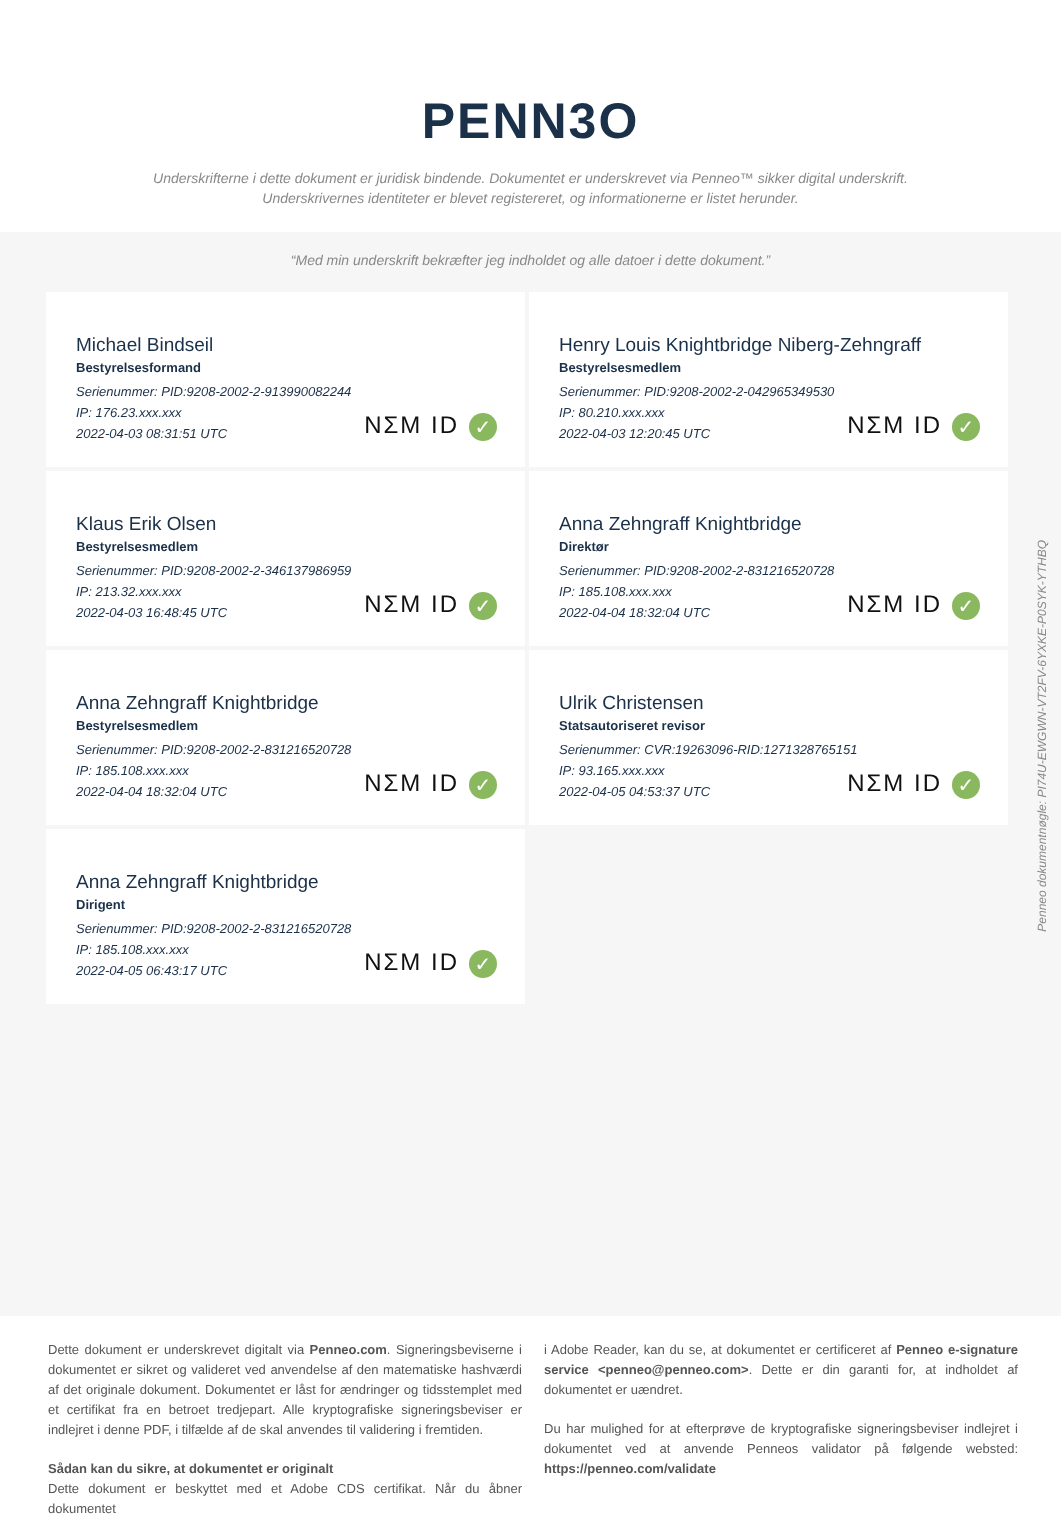PENN3O
Underskrifterne i dette dokument er juridisk bindende. Dokumentet er underskrevet via Penneo™ sikker digital underskrift.
Underskrivernes identiteter er blevet registereret, og informationerne er listet herunder.
“Med min underskrift bekræfter jeg indholdet og alle datoer i dette dokument.”
Michael Bindseil
Bestyrelsesformand
Serienummer: PID:9208-2002-2-913990082244
IP: 176.23.xxx.xxx
2022-04-03 08:31:51 UTC
NΣM ID ✓
Henry Louis Knightbridge Niberg-Zehngraff
Bestyrelsesmedlem
Serienummer: PID:9208-2002-2-042965349530
IP: 80.210.xxx.xxx
2022-04-03 12:20:45 UTC
NΣM ID ✓
Klaus Erik Olsen
Bestyrelsesmedlem
Serienummer: PID:9208-2002-2-346137986959
IP: 213.32.xxx.xxx
2022-04-03 16:48:45 UTC
NΣM ID ✓
Anna Zehngraff Knightbridge
Direktør
Serienummer: PID:9208-2002-2-831216520728
IP: 185.108.xxx.xxx
2022-04-04 18:32:04 UTC
NΣM ID ✓
Anna Zehngraff Knightbridge
Bestyrelsesmedlem
Serienummer: PID:9208-2002-2-831216520728
IP: 185.108.xxx.xxx
2022-04-04 18:32:04 UTC
NΣM ID ✓
Ulrik Christensen
Statsautoriseret revisor
Serienummer: CVR:19263096-RID:1271328765151
IP: 93.165.xxx.xxx
2022-04-05 04:53:37 UTC
NΣM ID ✓
Anna Zehngraff Knightbridge
Dirigent
Serienummer: PID:9208-2002-2-831216520728
IP: 185.108.xxx.xxx
2022-04-05 06:43:17 UTC
NΣM ID ✓
Penneo dokumentnøgle: PI74U-EWGWN-VT2FV-6YXKE-P0SYK-YTHBQ
Dette dokument er underskrevet digitalt via Penneo.com. Signeringsbeviserne i dokumentet er sikret og valideret ved anvendelse af den matematiske hashværdi af det originale dokument. Dokumentet er låst for ændringer og tidsstemplet med et certifikat fra en betroet tredjepart. Alle kryptografiske signeringsbeviser er indlejret i denne PDF, i tilfælde af de skal anvendes til validering i fremtiden.
Sådan kan du sikre, at dokumentet er originalt
Dette dokument er beskyttet med et Adobe CDS certifikat. Når du åbner dokumentet
i Adobe Reader, kan du se, at dokumentet er certificeret af Penneo e-signature service <penneo@penneo.com>. Dette er din garanti for, at indholdet af dokumentet er uændret.
Du har mulighed for at efterprøve de kryptografiske signeringsbeviser indlejret i dokumentet ved at anvende Penneos validator på følgende websted: https://penneo.com/validate